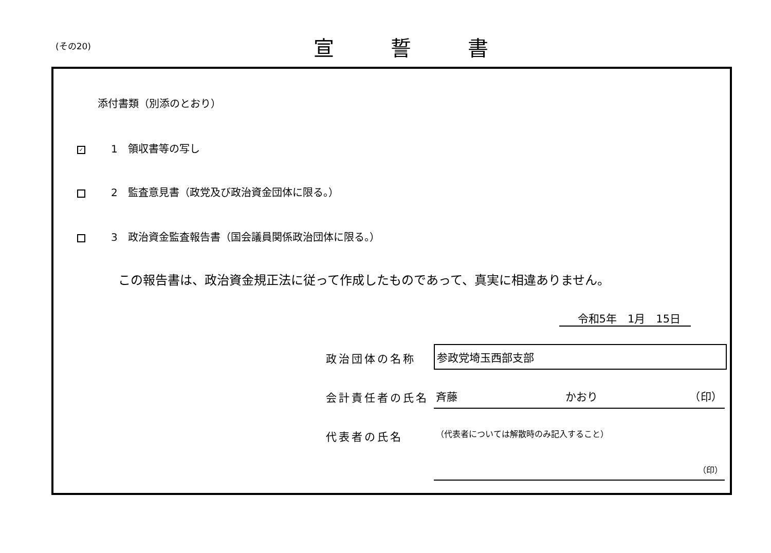(その20) 宣誓書
添付書類（別添のとおり）
✓ 1　領収書等の写し
2　監査意見書（政党及び政治資金団体に限る。）
3　政治資金監査報告書（国会議員関係政治団体に限る。）
この報告書は、政治資金規正法に従って作成したものであって、真実に相違ありません。
令和5年　1月　15日
政治団体の名称 参政党埼玉西部支部
会計責任者の氏名
斉藤　　　　　　　　　　かおり　　　　　　　　　（印）
代表者の氏名
（代表者については解散時のみ記入すること）
（印）